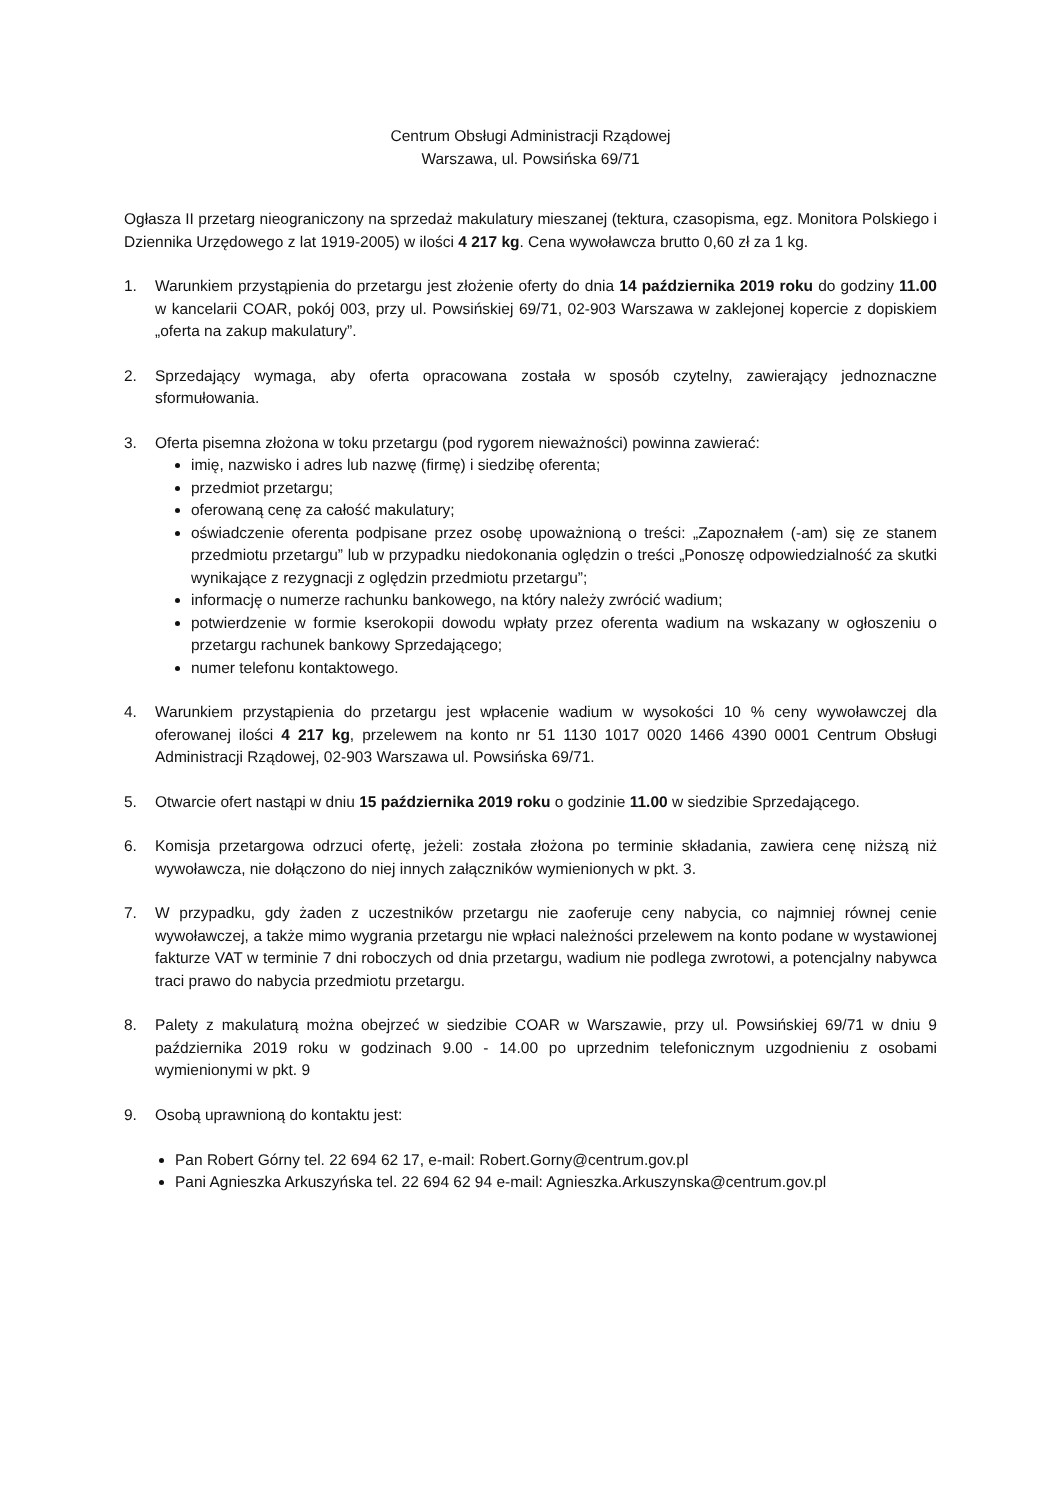Centrum Obsługi Administracji Rządowej
Warszawa, ul. Powsińska 69/71
Ogłasza II przetarg nieograniczony na sprzedaż makulatury mieszanej (tektura, czasopisma, egz. Monitora Polskiego i Dziennika Urzędowego z lat 1919-2005) w ilości 4 217 kg. Cena wywoławcza brutto 0,60 zł za 1 kg.
1. Warunkiem przystąpienia do przetargu jest złożenie oferty do dnia 14 października 2019 roku do godziny 11.00 w kancelarii COAR, pokój 003, przy ul. Powsińskiej 69/71, 02-903 Warszawa w zaklejonej kopercie z dopiskiem „oferta na zakup makulatury”.
2. Sprzedający wymaga, aby oferta opracowana została w sposób czytelny, zawierający jednoznaczne sformułowania.
3. Oferta pisemna złożona w toku przetargu (pod rygorem nieważności) powinna zawierać:
imię, nazwisko i adres lub nazwę (firmę) i siedzibę oferenta;
przedmiot przetargu;
oferowaną cenę za całość makulatury;
oświadczenie oferenta podpisane przez osobę upoważnioną o treści: „Zapoznałem (-am) się ze stanem przedmiotu przetargu” lub w przypadku niedokonania oględzin o treści „Ponoszę odpowiedzialność za skutki wynikające z rezygnacji z oględzin przedmiotu przetargu”;
informację o numerze rachunku bankowego, na który należy zwrócić wadium;
potwierdzenie w formie kserokopii dowodu wpłaty przez oferenta wadium na wskazany w ogłoszeniu o przetargu rachunek bankowy Sprzedającego;
numer telefonu kontaktowego.
4. Warunkiem przystąpienia do przetargu jest wpłacenie wadium w wysokości 10 % ceny wywoławczej dla oferowanej ilości 4 217 kg, przelewem na konto nr 51 1130 1017 0020 1466 4390 0001 Centrum Obsługi Administracji Rządowej, 02-903 Warszawa ul. Powsińska 69/71.
5. Otwarcie ofert nastąpi w dniu 15 października 2019 roku o godzinie 11.00 w siedzibie Sprzedającego.
6. Komisja przetargowa odrzuci ofertę, jeżeli: została złożona po terminie składania, zawiera cenę niższą niż wywoławcza, nie dołączono do niej innych załączników wymienionych w pkt. 3.
7. W przypadku, gdy żaden z uczestników przetargu nie zaoferuje ceny nabycia, co najmniej równej cenie wywoławczej, a także mimo wygrania przetargu nie wpłaci należności przelewem na konto podane w wystawionej fakturze VAT w terminie 7 dni roboczych od dnia przetargu, wadium nie podlega zwrotowi, a potencjalny nabywca traci prawo do nabycia przedmiotu przetargu.
8. Palety z makulaturą można obejrzeć w siedzibie COAR w Warszawie, przy ul. Powsińskiej 69/71 w dniu 9 października 2019 roku w godzinach 9.00 - 14.00 po uprzednim telefonicznym uzgodnieniu z osobami wymienionymi w pkt. 9
9. Osobą uprawnioną do kontaktu jest:
Pan Robert Górny tel. 22 694 62 17, e-mail: Robert.Gorny@centrum.gov.pl
Pani Agnieszka Arkuszyńska tel. 22 694 62 94 e-mail: Agnieszka.Arkuszynska@centrum.gov.pl